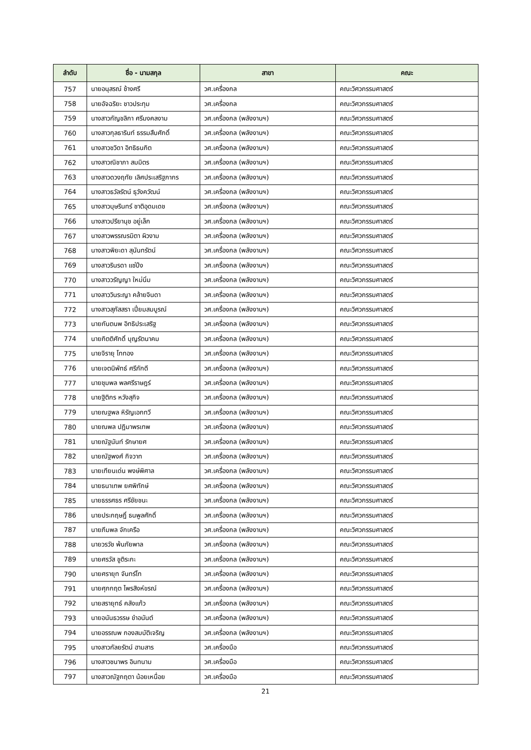| ลำดับ | ชื่อ - นามสกุล | สาขา | คณะ |
| --- | --- | --- | --- |
| 757 | นายอนุสรณ์ ช้างศรี | วศ.เครื่องกล | คณะวิศวกรรมศาสตร์ |
| 758 | นายอัจฉริยะ ชาวประทุม | วศ.เครื่องกล | คณะวิศวกรรมศาสตร์ |
| 759 | นางสาวกัญชลิกา ศรีมงคลงาม | วศ.เครื่องกล (พลังงานฯ) | คณะวิศวกรรมศาสตร์ |
| 760 | นางสาวกุลธารินท์ ธรรมสืบศักดิ์ | วศ.เครื่องกล (พลังงานฯ) | คณะวิศวกรรมศาสตร์ |
| 761 | นางสาวชวิดา อิทธิธนกิต | วศ.เครื่องกล (พลังงานฯ) | คณะวิศวกรรมศาสตร์ |
| 762 | นางสาวณิชาภา สมมิตร | วศ.เครื่องกล (พลังงานฯ) | คณะวิศวกรรมศาสตร์ |
| 763 | นางสาวดวงฤทัย เลิศประเสริฐภากร | วศ.เครื่องกล (พลังงานฯ) | คณะวิศวกรรมศาสตร์ |
| 764 | นางสาวธวัลรัตน์ ธุวังควัฒน์ | วศ.เครื่องกล (พลังงานฯ) | คณะวิศวกรรมศาสตร์ |
| 765 | นางสาวบุษรินทร์ ชาติอุดมเดช | วศ.เครื่องกล (พลังงานฯ) | คณะวิศวกรรมศาสตร์ |
| 766 | นางสาวปรียานุช อยู่เล็ก | วศ.เครื่องกล (พลังงานฯ) | คณะวิศวกรรมศาสตร์ |
| 767 | นางสาวพรรณรมิตา ผิวงาม | วศ.เครื่องกล (พลังงานฯ) | คณะวิศวกรรมศาสตร์ |
| 768 | นางสาวพิยะดา สุนันทรัตน์ | วศ.เครื่องกล (พลังงานฯ) | คณะวิศวกรรมศาสตร์ |
| 769 | นางสาวรินรดา แซ่ปึง | วศ.เครื่องกล (พลังงานฯ) | คณะวิศวกรรมศาสตร์ |
| 770 | นางสาววรัญญา ใหม่นิ่ม | วศ.เครื่องกล (พลังงานฯ) | คณะวิศวกรรมศาสตร์ |
| 771 | นางสาววินระญา คล้ายจินดา | วศ.เครื่องกล (พลังงานฯ) | คณะวิศวกรรมศาสตร์ |
| 772 | นางสาวสุภัสสรา เปี่ยมสมบูรณ์ | วศ.เครื่องกล (พลังงานฯ) | คณะวิศวกรรมศาสตร์ |
| 773 | นายกันตนพ อิทธิประเสริฐ | วศ.เครื่องกล (พลังงานฯ) | คณะวิศวกรรมศาสตร์ |
| 774 | นายกิตติศักดิ์ บุญรัตนาคม | วศ.เครื่องกล (พลังงานฯ) | คณะวิศวกรรมศาสตร์ |
| 775 | นายจิรายุ โททอง | วศ.เครื่องกล (พลังงานฯ) | คณะวิศวกรรมศาสตร์ |
| 776 | นายเจตนิพัทธ์ ศรีภักดี | วศ.เครื่องกล (พลังงานฯ) | คณะวิศวกรรมศาสตร์ |
| 777 | นายชุมพล พลศรีราษฎร์ | วศ.เครื่องกล (พลังงานฯ) | คณะวิศวกรรมศาสตร์ |
| 778 | นายฐิติกร หวังสุกิจ | วศ.เครื่องกล (พลังงานฯ) | คณะวิศวกรรมศาสตร์ |
| 779 | นายณฐพล หิรัญเอกทวี | วศ.เครื่องกล (พลังงานฯ) | คณะวิศวกรรมศาสตร์ |
| 780 | นายณพล ปฏิมาพรเทพ | วศ.เครื่องกล (พลังงานฯ) | คณะวิศวกรรมศาสตร์ |
| 781 | นายณัฐนันท์ รักษายศ | วศ.เครื่องกล (พลังงานฯ) | คณะวิศวกรรมศาสตร์ |
| 782 | นายณัฐพงศ์ กิจวาท | วศ.เครื่องกล (พลังงานฯ) | คณะวิศวกรรมศาสตร์ |
| 783 | นายเทียนเด่น พงษ์พิศาล | วศ.เครื่องกล (พลังงานฯ) | คณะวิศวกรรมศาสตร์ |
| 784 | นายธนาเทพ ยศพิทักษ์ | วศ.เครื่องกล (พลังงานฯ) | คณะวิศวกรรมศาสตร์ |
| 785 | นายธรรศธร ศรีชัยชนะ | วศ.เครื่องกล (พลังงานฯ) | คณะวิศวกรรมศาสตร์ |
| 786 | นายประกฤษฎิ์ ธนพูลศักดิ์ | วศ.เครื่องกล (พลังงานฯ) | คณะวิศวกรรมศาสตร์ |
| 787 | นายภีมพล จักเครือ | วศ.เครื่องกล (พลังงานฯ) | คณะวิศวกรรมศาสตร์ |
| 788 | นายวรวัช พ้นภัยพาล | วศ.เครื่องกล (พลังงานฯ) | คณะวิศวกรรมศาสตร์ |
| 789 | นายศรวัส ชูติระกะ | วศ.เครื่องกล (พลังงานฯ) | คณะวิศวกรรมศาสตร์ |
| 790 | นายศรายุท จันทร์โท | วศ.เครื่องกล (พลังงานฯ) | คณะวิศวกรรมศาสตร์ |
| 791 | นายศุภกฤต ไพรสิงห์ขรณ์ | วศ.เครื่องกล (พลังงานฯ) | คณะวิศวกรรมศาสตร์ |
| 792 | นายสรายุทธ์ คลังแก้ว | วศ.เครื่องกล (พลังงานฯ) | คณะวิศวกรรมศาสตร์ |
| 793 | นายอนันธวรรษ ขำอนันต์ | วศ.เครื่องกล (พลังงานฯ) | คณะวิศวกรรมศาสตร์ |
| 794 | นายอรรณพ กองสมบัติเจริญ | วศ.เครื่องกล (พลังงานฯ) | คณะวิศวกรรมศาสตร์ |
| 795 | นางสาวกัลยรัตน์ ฮามสาร | วศ.เครื่องมือ | คณะวิศวกรรมศาสตร์ |
| 796 | นางสาวชนาพร อินทนาม | วศ.เครื่องมือ | คณะวิศวกรรมศาสตร์ |
| 797 | นางสาวณัฐกฤตา น้อยเหนื่อย | วศ.เครื่องมือ | คณะวิศวกรรมศาสตร์ |
21